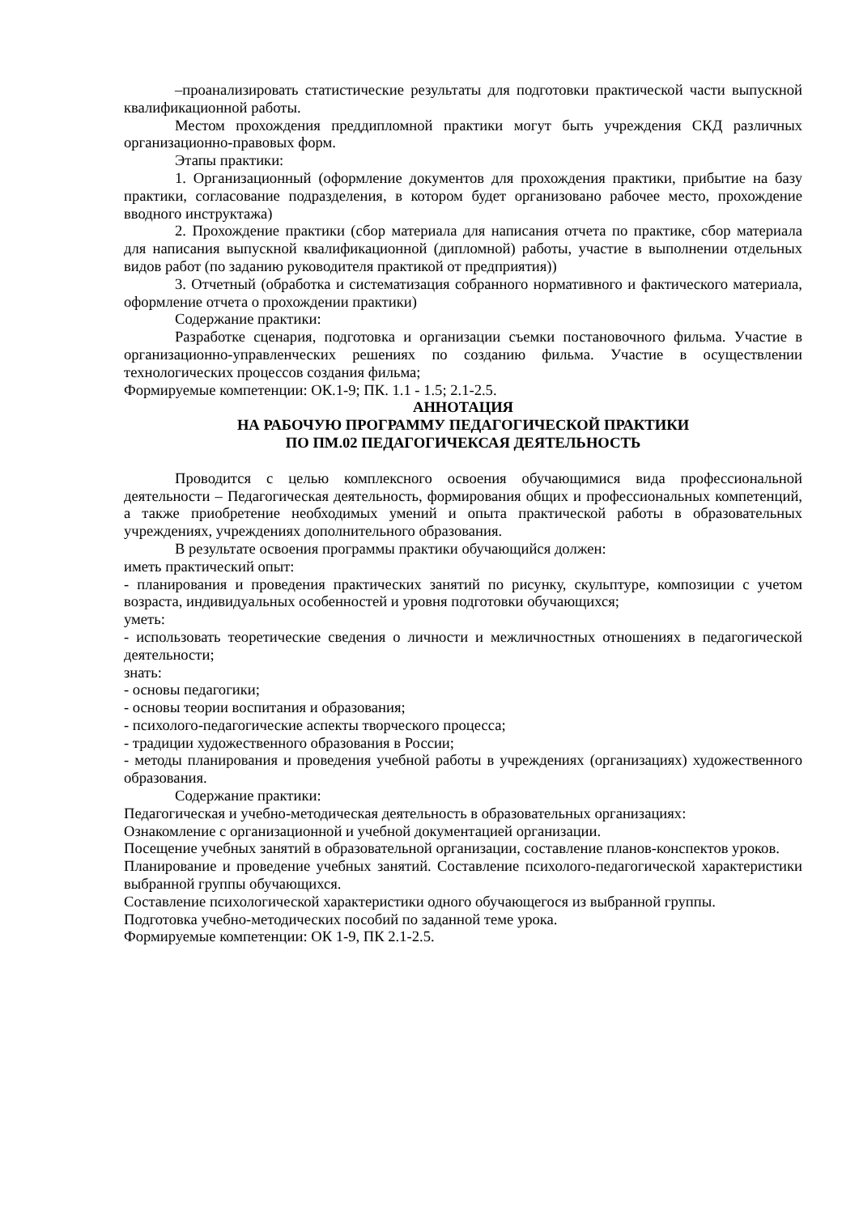–проанализировать статистические результаты для подготовки практической части выпускной квалификационной работы.
Местом прохождения преддипломной практики могут быть учреждения СКД различных организационно-правовых форм.
Этапы практики:
1. Организационный (оформление документов для прохождения практики, прибытие на базу практики, согласование подразделения, в котором будет организовано рабочее место, прохождение вводного инструктажа)
2. Прохождение практики (сбор материала для написания отчета по практике, сбор материала для написания выпускной квалификационной (дипломной) работы, участие в выполнении отдельных видов работ (по заданию руководителя практикой от предприятия))
3. Отчетный (обработка и систематизация собранного нормативного и фактического материала, оформление отчета о прохождении практики)
Содержание практики:
Разработке сценария, подготовка и организации съемки постановочного фильма. Участие в организационно-управленческих решениях по созданию фильма. Участие в осуществлении технологических процессов создания фильма;
Формируемые компетенции: ОК.1-9; ПК. 1.1 - 1.5; 2.1-2.5.
АННОТАЦИЯ
НА РАБОЧУЮ ПРОГРАММУ ПЕДАГОГИЧЕСКОЙ ПРАКТИКИ
ПО ПМ.02 ПЕДАГОГИЧЕКСАЯ ДЕЯТЕЛЬНОСТЬ
Проводится с целью комплексного освоения обучающимися вида профессиональной деятельности – Педагогическая деятельность, формирования общих и профессиональных компетенций, а также приобретение необходимых умений и опыта практической работы в образовательных учреждениях, учреждениях дополнительного образования.
В результате освоения программы практики обучающийся должен:
иметь практический опыт:
- планирования и проведения практических занятий по рисунку, скульптуре, композиции с учетом возраста, индивидуальных особенностей и уровня подготовки обучающихся;
уметь:
- использовать теоретические сведения о личности и межличностных отношениях в педагогической деятельности;
знать:
- основы педагогики;
- основы теории воспитания и образования;
- психолого-педагогические аспекты творческого процесса;
- традиции художественного образования в России;
- методы планирования и проведения учебной работы в учреждениях (организациях) художественного образования.
Содержание практики:
Педагогическая и учебно-методическая деятельность в образовательных организациях:
Ознакомление с организационной и учебной документацией организации.
Посещение учебных занятий в образовательной организации, составление планов-конспектов уроков.
Планирование и проведение учебных занятий. Составление психолого-педагогической характеристики выбранной группы обучающихся.
Составление психологической характеристики одного обучающегося из выбранной группы.
Подготовка учебно-методических пособий по заданной теме урока.
Формируемые компетенции: ОК 1-9, ПК 2.1-2.5.